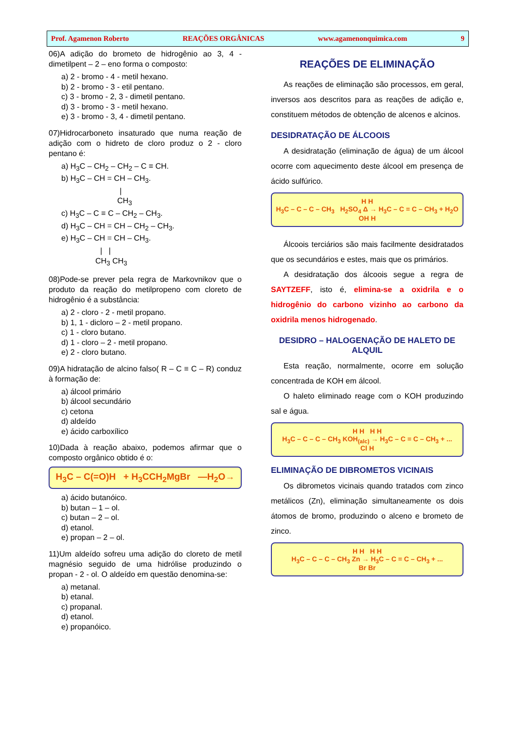Prof. Agamenon Roberto REAÇÕES ORGÂNICAS www.agamenonquimica.com 9
06)A adição do brometo de hidrogênio ao 3, 4 - dimetilpent – 2 – eno forma o composto:
a) 2 - bromo - 4 - metil hexano.
b) 2 - bromo - 3 - etil pentano.
c) 3 - bromo - 2, 3 - dimetil pentano.
d) 3 - bromo - 3 - metil hexano.
e) 3 - bromo - 3, 4 - dimetil pentano.
07)Hidrocarboneto insaturado que numa reação de adição com o hidreto de cloro produz o 2 - cloro pentano é:
a) H<sub>3</sub>C – CH<sub>2</sub> – CH<sub>2</sub> – C ≡ CH.
b) H<sub>3</sub>C – CH = CH – CH<sub>3</sub>.
|
CH<sub>3</sub>
c) H<sub>3</sub>C – C ≡ C – CH<sub>2</sub> – CH<sub>3</sub>.
d) H<sub>3</sub>C – CH = CH – CH<sub>2</sub> – CH<sub>3</sub>.
e) H<sub>3</sub>C – CH = CH – CH<sub>3</sub>.
| |
CH<sub>3</sub> CH<sub>3</sub>
08)Pode-se prever pela regra de Markovnikov que o produto da reação do metilpropeno com cloreto de hidrogênio é a substância:
a) 2 - cloro - 2 - metil propano.
b) 1, 1 - dicloro – 2 - metil propano.
c) 1 - cloro butano.
d) 1 - cloro – 2 - metil propano.
e) 2 - cloro butano.
09)A hidratação de alcino falso( R – C ≡ C – R) conduz à formação de:
a) álcool primário
b) álcool secundário
c) cetona
d) aldeído
e) ácido carboxílico
10)Dada à reação abaixo, podemos afirmar que o composto orgânico obtido é o:
H<sub>3</sub>C – C(=O)H + H<sub>3</sub>CCH<sub>2</sub>MgBr —H<sub>2</sub>O→
a) ácido butanóico.
b) butan – 1 – ol.
c) butan – 2 – ol.
d) etanol.
e) propan – 2 – ol.
11)Um aldeído sofreu uma adição do cloreto de metil magnésio seguido de uma hidrólise produzindo o propan - 2 - ol. O aldeído em questão denomina-se:
a) metanal.
b) etanal.
c) propanal.
d) etanol.
e) propanóico.
REAÇÕES DE ELIMINAÇÃO
As reações de eliminação são processos, em geral, inversos aos descritos para as reações de adição e, constituem métodos de obtenção de alcenos e alcinos.
DESIDRATAÇÃO DE ÁLCOOIS
A desidratação (eliminação de água) de um álcool ocorre com aquecimento deste álcool em presença de ácido sulfúrico.
H H
H<sub>3</sub>C – C – C – CH<sub>3</sub> H<sub>2</sub>SO<sub>4</sub> Δ → H<sub>3</sub>C – C = C – CH<sub>3</sub> + H<sub>2</sub>O
OH H
Álcoois terciários são mais facilmente desidratados que os secundários e estes, mais que os primários.
A desidratação dos álcoois segue a regra de SAYTZEFF, isto é, elimina-se a oxidrila e o hidrogênio do carbono vizinho ao carbono da oxidrila menos hidrogenado.
DESIDRO – HALOGENAÇÃO DE HALETO DE ALQUIL
Esta reação, normalmente, ocorre em solução concentrada de KOH em álcool.
O haleto eliminado reage com o KOH produzindo sal e água.
H H H H
H<sub>3</sub>C – C – C – CH<sub>3</sub> KOH<sub>(alc)</sub> → H<sub>3</sub>C – C = C – CH<sub>3</sub> + ...
Cl H
ELIMINAÇÃO DE DIBROMETOS VICINAIS
Os dibrometos vicinais quando tratados com zinco metálicos (Zn), eliminação simultaneamente os dois átomos de bromo, produzindo o alceno e brometo de zinco.
H H H H
H<sub>3</sub>C – C – C – CH<sub>3</sub> Zn → H<sub>3</sub>C – C = C – CH<sub>3</sub> + ...
Br Br